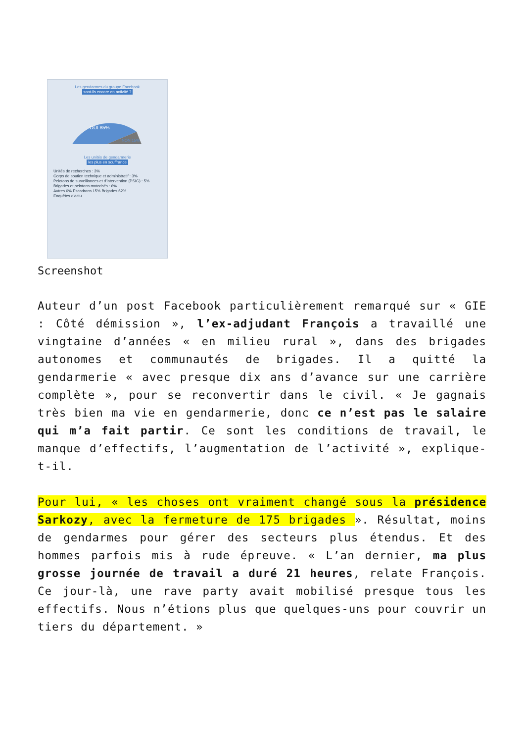Les gendarmes du groupe Facebook
sont-ils encore en activité ?
OUI 85%
NON 15%
Les unités de gendarmerie
les plus en souffrance
Unités de recherches : 3%
Corps de soutien technique et administratif : 3%
Pelotons de surveillances et d'intervention (PSIG) : 5%
Brigades et pelotons motorisés : 6%
Autres 6% Escadrons 15% Brigades 62%
Enquêtes d'actu
Screenshot
Auteur d’un post Facebook particulièrement remarqué sur « GIE : Côté démission », l’ex-adjudant François a travaillé une vingtaine d’années « en milieu rural », dans des brigades autonomes et communautés de brigades. Il a quitté la gendarmerie « avec presque dix ans d’avance sur une carrière complète », pour se reconvertir dans le civil. « Je gagnais très bien ma vie en gendarmerie, donc ce n’est pas le salaire qui m’a fait partir. Ce sont les conditions de travail, le manque d’effectifs, l’augmentation de l’activité », explique-t-il.
Pour lui, « les choses ont vraiment changé sous la présidence Sarkozy, avec la fermeture de 175 brigades ». Résultat, moins de gendarmes pour gérer des secteurs plus étendus. Et des hommes parfois mis à rude épreuve. « L’an dernier, ma plus grosse journée de travail a duré 21 heures, relate François. Ce jour-là, une rave party avait mobilisé presque tous les effectifs. Nous n’étions plus que quelques-uns pour couvrir un tiers du département. »